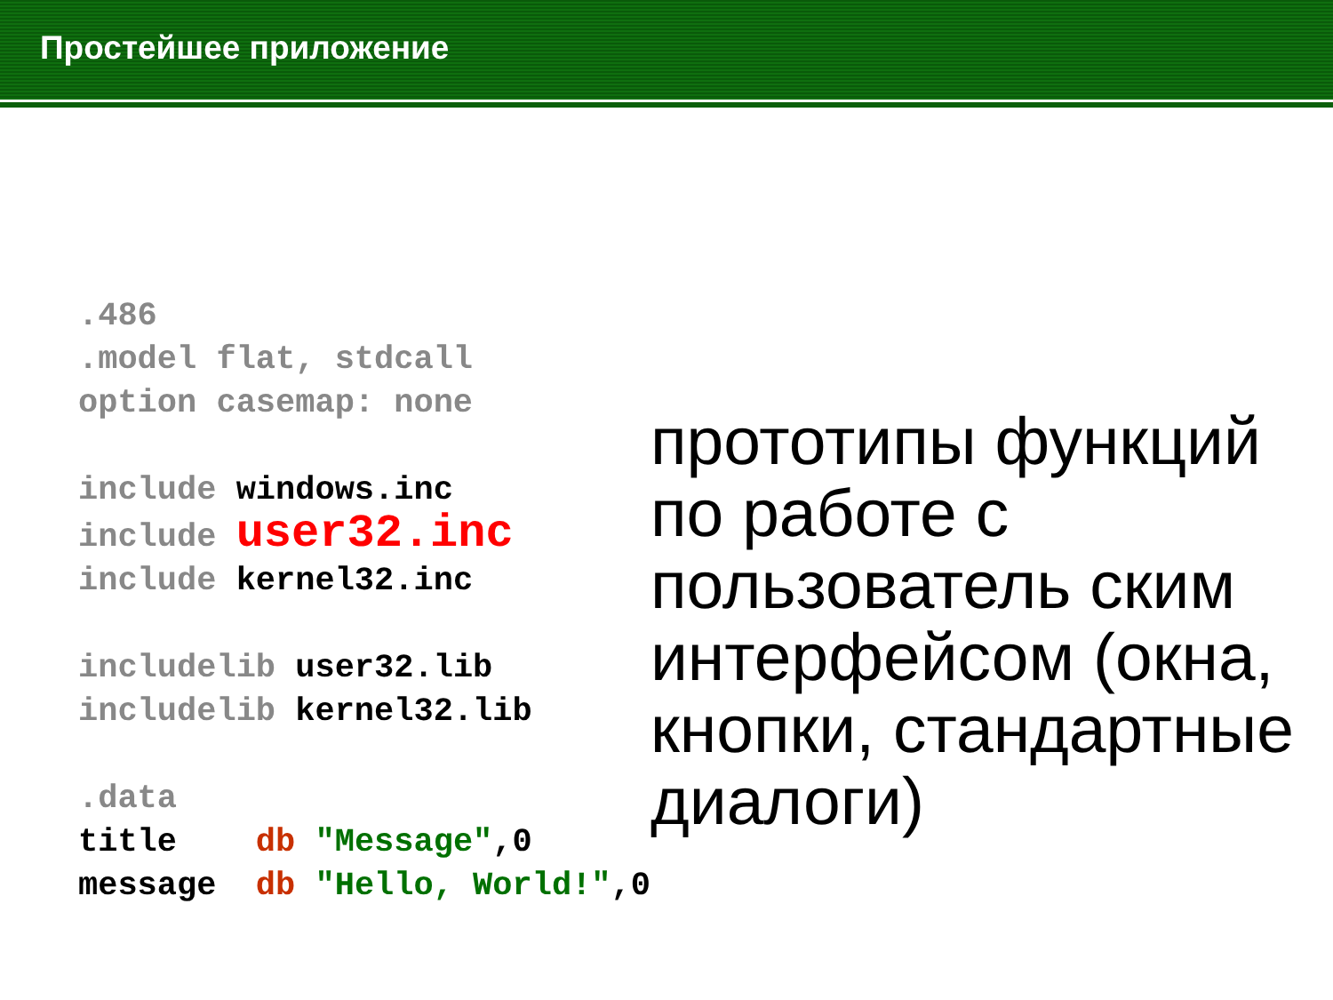Простейшее приложение
.486
.model flat, stdcall
option casemap: none

include windows.inc
include user32.inc
include kernel32.inc

includelib user32.lib
includelib kernel32.lib

.data
title    db "Message",0
message  db "Hello, World!",0
прототипы функций по работе с пользователь ским интерфейсом (окна, кнопки, стандартные диалоги)